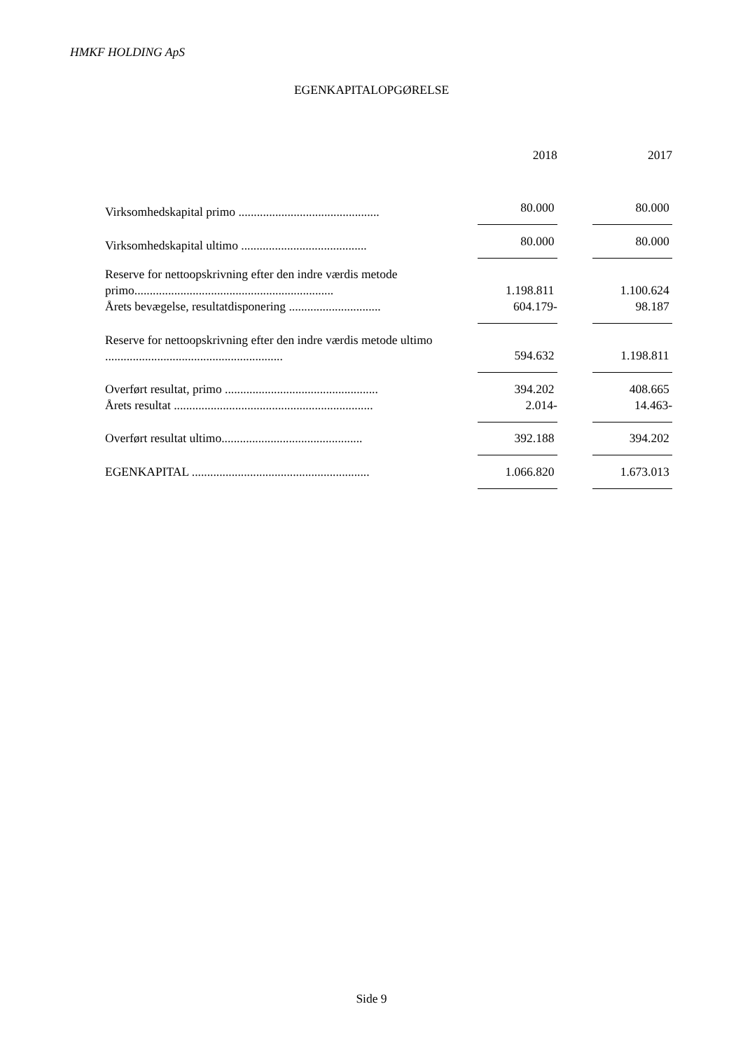HMKF HOLDING ApS
EGENKAPITALOPGØRELSE
| | | 2018 | | 2017 |
| --- | --- | --- | --- | --- |
| Virksomhedskapital primo .............................................. | | 80.000 | | 80.000 |
| Virksomhedskapital ultimo ......................................... | | 80.000 | | 80.000 |
| Reserve for nettoopskrivning efter den indre værdis metode primo................................................................. | | 1.198.811 | | 1.100.624 |
| Årets bevægelse, resultatdisponering .............................. | | 604.179- | | 98.187 |
| Reserve for nettoopskrivning efter den indre værdis metode ultimo .......................................................... | | 594.632 | | 1.198.811 |
| Overført resultat, primo .................................................. | | 394.202 | | 408.665 |
| Årets resultat ................................................................. | | 2.014- | | 14.463- |
| Overført resultat ultimo.............................................. | | 392.188 | | 394.202 |
| EGENKAPITAL .......................................................... | | 1.066.820 | | 1.673.013 |
Side 9